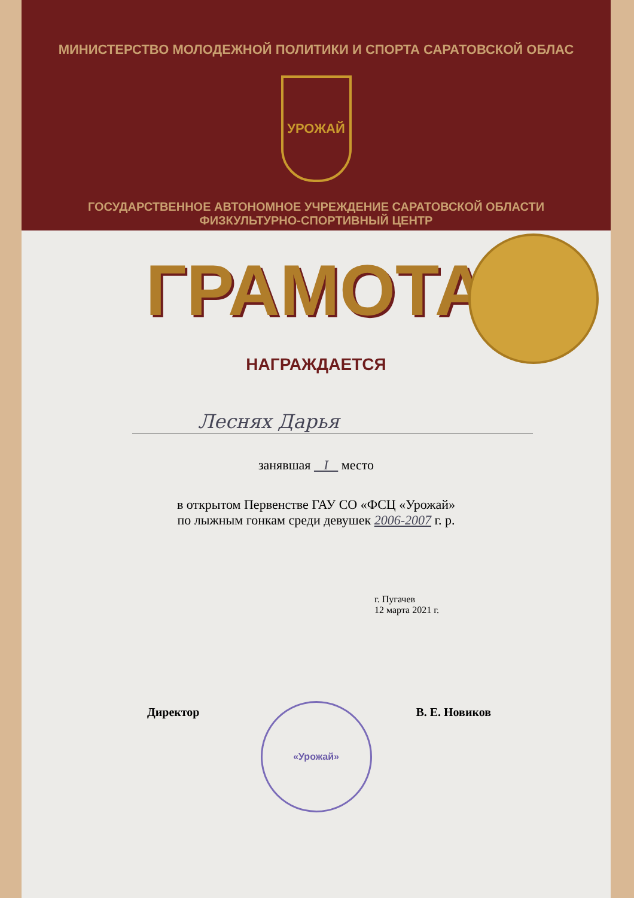МИНИСТЕРСТВО МОЛОДЕЖНОЙ ПОЛИТИКИ И СПОРТА САРАТОВСКОЙ ОБЛАС
УРОЖАЙ
ГОСУДАРСТВЕННОЕ АВТОНОМНОЕ УЧРЕЖДЕНИЕ САРАТОВСКОЙ ОБЛАСТИ
ФИЗКУЛЬТУРНО-СПОРТИВНЫЙ ЦЕНТР
ГРАМОТА
НАГРАЖДАЕТСЯ
Леснях Дарья
занявшая I место
в открытом Первенстве ГАУ СО «ФСЦ «Урожай»
по лыжным гонкам среди девушек 2006-2007 г. р.
г. Пугачев
12 марта 2021 г.
Директор В. Е. Новиков
«Урожай»